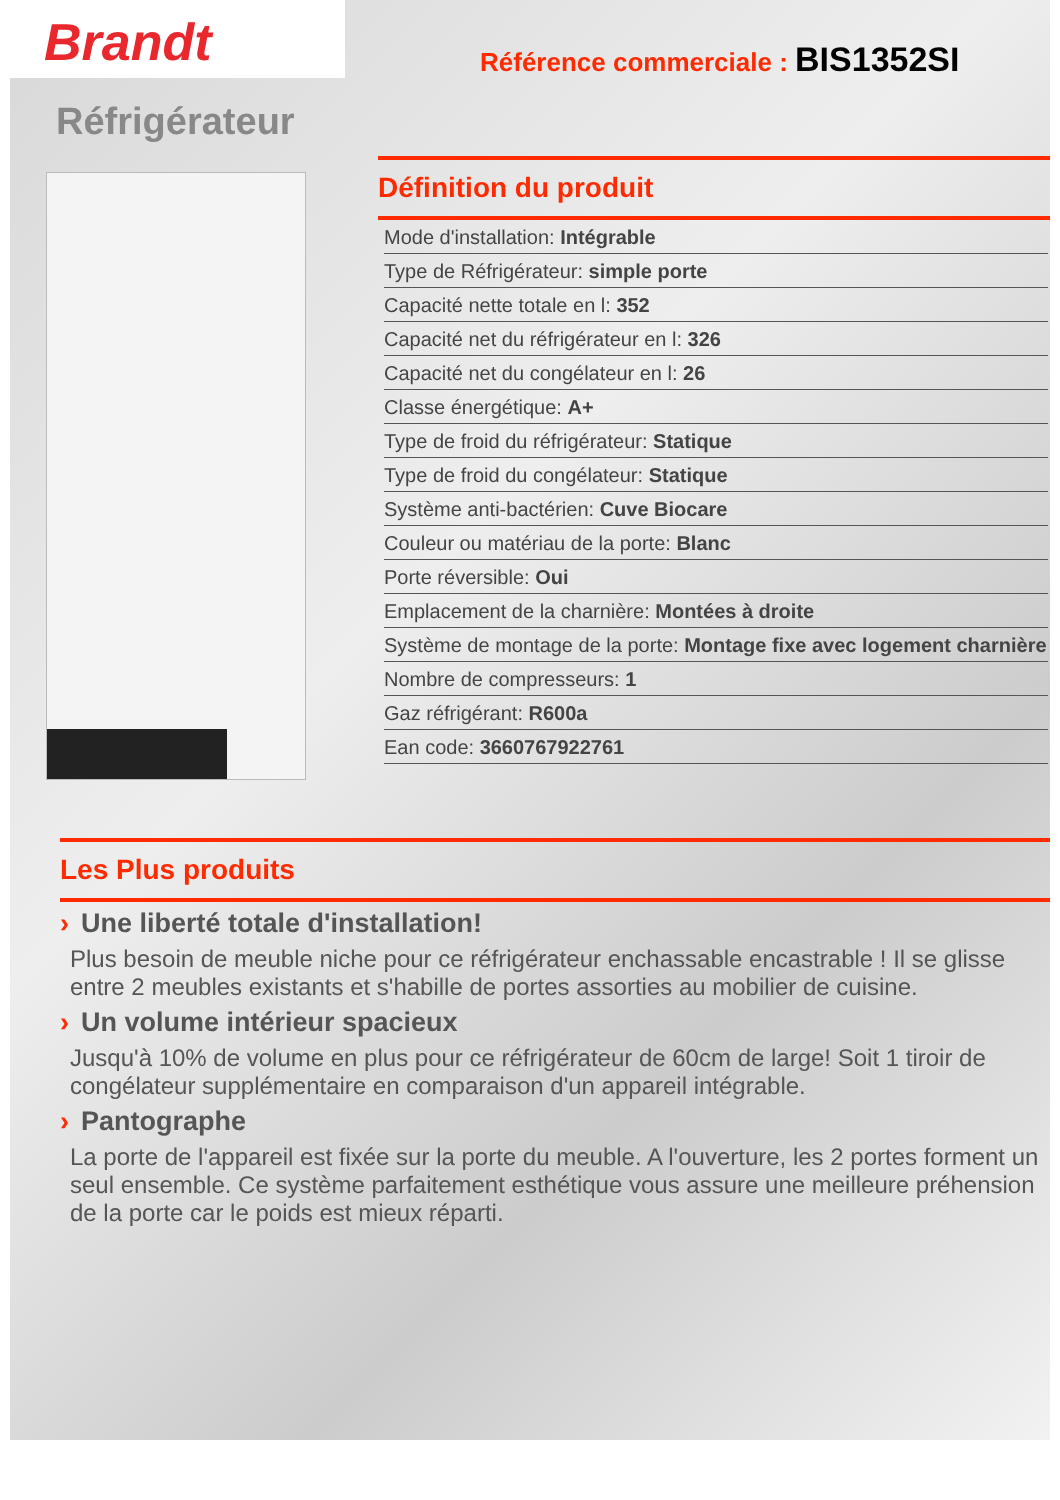Brandt
Référence commerciale : BIS1352SI
Réfrigérateur
Définition du produit
| Mode d'installation: Intégrable |
| Type de Réfrigérateur: simple porte |
| Capacité nette totale en l: 352 |
| Capacité net du réfrigérateur en l: 326 |
| Capacité net du congélateur en l: 26 |
| Classe énergétique: A+ |
| Type de froid du réfrigérateur: Statique |
| Type de froid du congélateur: Statique |
| Système anti-bactérien: Cuve Biocare |
| Couleur ou matériau de la porte: Blanc |
| Porte réversible: Oui |
| Emplacement de la charnière: Montées à droite |
| Système de montage de la porte: Montage fixe avec logement charnière |
| Nombre de compresseurs: 1 |
| Gaz réfrigérant: R600a |
| Ean code: 3660767922761 |
Les Plus produits
› Une liberté totale d'installation!
Plus besoin de meuble niche pour ce réfrigérateur enchassable encastrable ! Il se glisse entre 2 meubles existants et s'habille de portes assorties au mobilier de cuisine.
› Un volume intérieur spacieux
Jusqu'à 10% de volume en plus pour ce réfrigérateur de 60cm de large! Soit 1 tiroir de congélateur supplémentaire en comparaison d'un appareil intégrable.
› Pantographe
La porte de l'appareil est fixée sur la porte du meuble. A l'ouverture, les 2 portes forment un seul ensemble. Ce système parfaitement esthétique vous assure une meilleure préhension de la porte car le poids est mieux réparti.